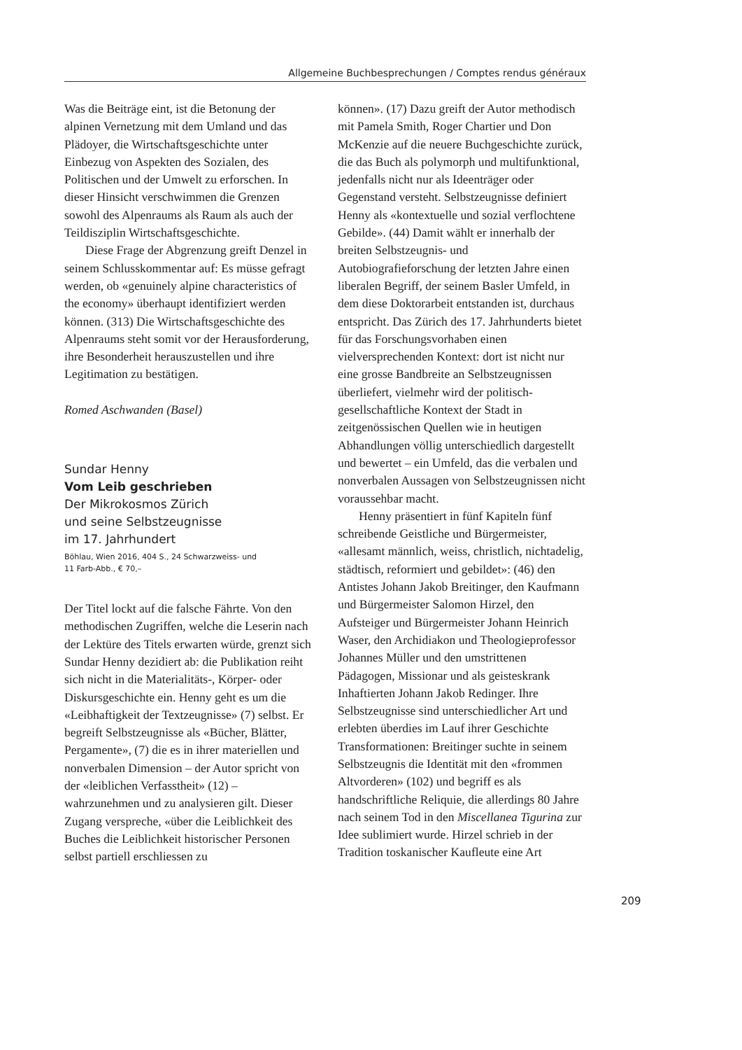Allgemeine Buchbesprechungen / Comptes rendus généraux
Was die Beiträge eint, ist die Betonung der alpinen Vernetzung mit dem Umland und das Plädoyer, die Wirtschaftsgeschichte unter Einbezug von Aspekten des Sozialen, des Politischen und der Umwelt zu erforschen. In dieser Hinsicht verschwimmen die Grenzen sowohl des Alpenraums als Raum als auch der Teildisziplin Wirtschaftsgeschichte.
Diese Frage der Abgrenzung greift Denzel in seinem Schlusskommentar auf: Es müsse gefragt werden, ob «genuinely alpine characteristics of the economy» überhaupt identifiziert werden können. (313) Die Wirtschaftsgeschichte des Alpenraums steht somit vor der Herausforderung, ihre Besonderheit herauszustellen und ihre Legitimation zu bestätigen.
Romed Aschwanden (Basel)
Sundar Henny
Vom Leib geschrieben
Der Mikrokosmos Zürich
und seine Selbstzeugnisse
im 17. Jahrhundert
Böhlau, Wien 2016, 404 S., 24 Schwarzweiss- und
11 Farb-Abb., € 70,–
Der Titel lockt auf die falsche Fährte. Von den methodischen Zugriffen, welche die Leserin nach der Lektüre des Titels erwarten würde, grenzt sich Sundar Henny dezidiert ab: die Publikation reiht sich nicht in die Materialitäts-, Körper- oder Diskursgeschichte ein. Henny geht es um die «Leibhaftigkeit der Textzeugnisse» (7) selbst. Er begreift Selbstzeugnisse als «Bücher, Blätter, Pergamente», (7) die es in ihrer materiellen und nonverbalen Dimension – der Autor spricht von der «leiblichen Verfasstheit» (12) – wahrzunehmen und zu analysieren gilt. Dieser Zugang verspreche, «über die Leiblichkeit des Buches die Leiblichkeit historischer Personen selbst partiell erschliessen zu
können». (17) Dazu greift der Autor methodisch mit Pamela Smith, Roger Chartier und Don McKenzie auf die neuere Buchgeschichte zurück, die das Buch als polymorph und multifunktional, jedenfalls nicht nur als Ideenträger oder Gegenstand versteht. Selbstzeugnisse definiert Henny als «kontextuelle und sozial verflochtene Gebilde». (44) Damit wählt er innerhalb der breiten Selbstzeugnis- und Autobiografieforschung der letzten Jahre einen liberalen Begriff, der seinem Basler Umfeld, in dem diese Doktorarbeit entstanden ist, durchaus entspricht. Das Zürich des 17. Jahrhunderts bietet für das Forschungsvorhaben einen vielversprechenden Kontext: dort ist nicht nur eine grosse Bandbreite an Selbstzeugnissen überliefert, vielmehr wird der politisch-gesellschaftliche Kontext der Stadt in zeitgenössischen Quellen wie in heutigen Abhandlungen völlig unterschiedlich dargestellt und bewertet – ein Umfeld, das die verbalen und nonverbalen Aussagen von Selbstzeugnissen nicht voraussehbar macht.
Henny präsentiert in fünf Kapiteln fünf schreibende Geistliche und Bürgermeister, «allesamt männlich, weiss, christlich, nichtadelig, städtisch, reformiert und gebildet»: (46) den Antistes Johann Jakob Breitinger, den Kaufmann und Bürgermeister Salomon Hirzel, den Aufsteiger und Bürgermeister Johann Heinrich Waser, den Archidiakon und Theologieprofessor Johannes Müller und den umstrittenen Pädagogen, Missionar und als geisteskrank Inhaftierten Johann Jakob Redinger. Ihre Selbstzeugnisse sind unterschiedlicher Art und erlebten überdies im Lauf ihrer Geschichte Transformationen: Breitinger suchte in seinem Selbstzeugnis die Identität mit den «frommen Altvorderen» (102) und begriff es als handschriftliche Reliquie, die allerdings 80 Jahre nach seinem Tod in den Miscellanea Tigurina zur Idee sublimiert wurde. Hirzel schrieb in der Tradition toskanischer Kaufleute eine Art
209